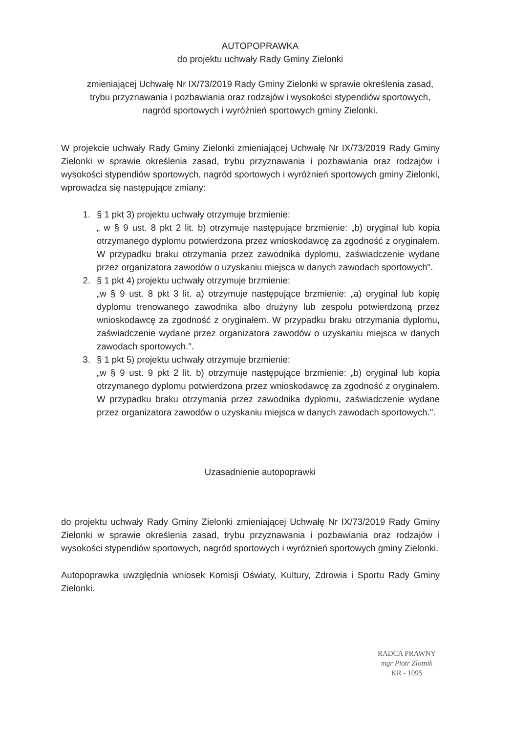AUTOPOPRAWKA
do projektu uchwały Rady Gminy Zielonki
zmieniającej Uchwałę Nr IX/73/2019 Rady Gminy Zielonki w sprawie określenia zasad, trybu przyznawania i pozbawiania oraz rodzajów i wysokości stypendiów sportowych, nagród sportowych i wyróżnień sportowych gminy Zielonki.
W projekcie uchwały Rady Gminy Zielonki zmieniającej Uchwałę Nr IX/73/2019 Rady Gminy Zielonki w sprawie określenia zasad, trybu przyznawania i pozbawiania oraz rodzajów i wysokości stypendiów sportowych, nagród sportowych i wyróżnień sportowych gminy Zielonki, wprowadza się następujące zmiany:
1. § 1 pkt 3) projektu uchwały otrzymuje brzmienie:
„ w § 9 ust. 8 pkt 2 lit. b) otrzymuje następujące brzmienie: „b) oryginał lub kopia otrzymanego dyplomu potwierdzona przez wnioskodawcę za zgodność z oryginałem. W przypadku braku otrzymania przez zawodnika dyplomu, zaświadczenie wydane przez organizatora zawodów o uzyskaniu miejsca w danych zawodach sportowych".
2. § 1 pkt 4) projektu uchwały otrzymuje brzmienie:
„w § 9 ust. 8 pkt 3 lit. a) otrzymuje następujące brzmienie: „a) oryginał lub kopię dyplomu trenowanego zawodnika albo drużyny lub zespołu potwierdzoną przez wnioskodawcę za zgodność z oryginałem. W przypadku braku otrzymania dyplomu, zaświadczenie wydane przez organizatora zawodów o uzyskaniu miejsca w danych zawodach sportowych.".
3. § 1 pkt 5) projektu uchwały otrzymuje brzmienie:
„w § 9 ust. 9 pkt 2 lit. b) otrzymuje następujące brzmienie: „b) oryginał lub kopia otrzymanego dyplomu potwierdzona przez wnioskodawcę za zgodność z oryginałem. W przypadku braku otrzymania przez zawodnika dyplomu, zaświadczenie wydane przez organizatora zawodów o uzyskaniu miejsca w danych zawodach sportowych.".
Uzasadnienie autopoprawki
do projektu uchwały Rady Gminy Zielonki zmieniającej Uchwałę Nr IX/73/2019 Rady Gminy Zielonki w sprawie określenia zasad, trybu przyznawania i pozbawiania oraz rodzajów i wysokości stypendiów sportowych, nagród sportowych i wyróżnień sportowych gminy Zielonki.
Autopoprawka uwzględnia wniosek Komisji Oświaty, Kultury, Zdrowia i Sportu Rady Gminy Zielonki.
RADCA PRAWNY
mgr Piotr Złotnik
KR - 1095